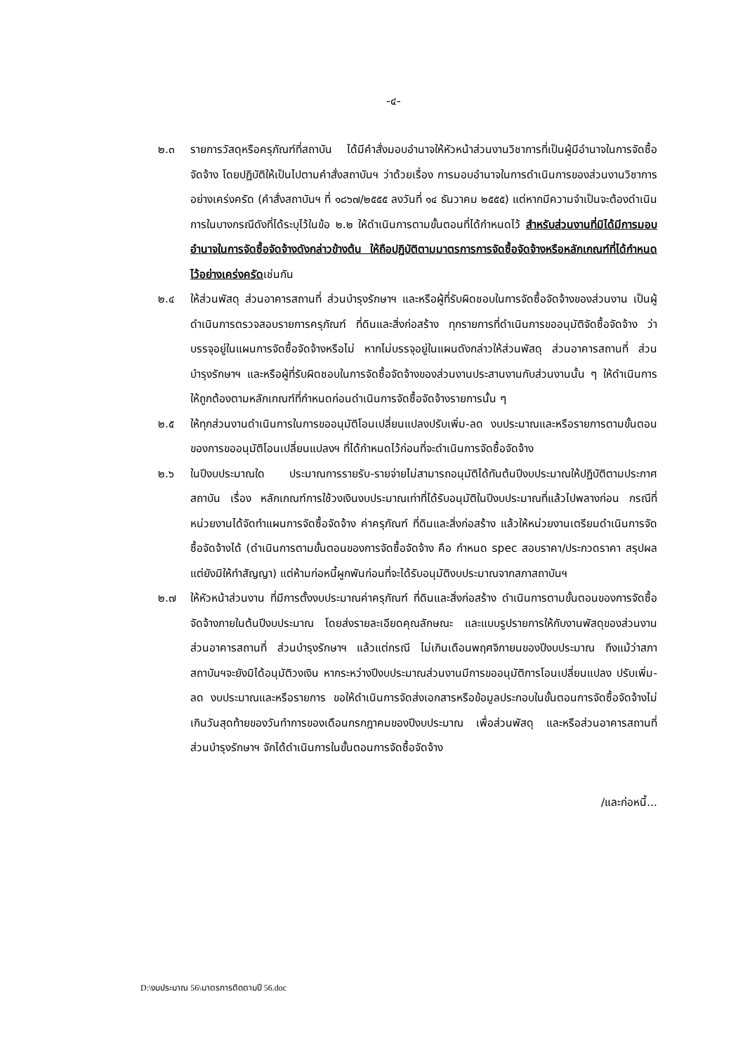-๔-
๒.๓ รายการวัสดุหรือครุภัณฑ์ที่สถาบัน ได้มีคำสั่งมอบอำนาจให้หัวหน้าส่วนงานวิชาการที่เป็นผู้มีอำนาจในการจัดซื้อจัดจ้าง โดยปฏิบัติให้เป็นไปตามคำสั่งสถาบันฯ ว่าด้วยเรื่อง การมอบอำนาจในการดำเนินการของส่วนงานวิชาการอย่างเคร่งครัด (คำสั่งสถาบันฯ ที่ ๑๘๖๗/๒๕๕๕ ลงวันที่ ๑๔ ธันวาคม ๒๕๕๕) แต่หากมีความจำเป็นจะต้องดำเนินการในบางกรณีดังที่ได้ระบุไว้ในข้อ ๒.๒ ให้ดำเนินการตามขั้นตอนที่ได้กำหนดไว้ สำหรับส่วนงานที่มิได้มีการมอบอำนาจในการจัดซื้อจัดจ้างดังกล่าวข้างต้น ให้ถือปฏิบัติตามมาตรการการจัดซื้อจัดจ้างหรือหลักเกณฑ์ที่ได้กำหนดไว้อย่างเคร่งครัดเช่นกัน
๒.๔ ให้ส่วนพัสดุ ส่วนอาคารสถานที่ ส่วนบำรุงรักษาฯ และหรือผู้ที่รับผิดชอบในการจัดซื้อจัดจ้างของส่วนงาน เป็นผู้ดำเนินการตรวจสอบรายการครุภัณฑ์ ที่ดินและสิ่งก่อสร้าง ทุกรายการที่ดำเนินการขออนุมัติจัดซื้อจัดจ้าง ว่าบรรจุอยู่ในแผนการจัดซื้อจัดจ้างหรือไม่ หากไม่บรรจุอยู่ในแผนดังกล่าวให้ส่วนพัสดุ ส่วนอาคารสถานที่ ส่วนบำรุงรักษาฯ และหรือผู้ที่รับผิดชอบในการจัดซื้อจัดจ้างของส่วนงานประสานงานกับส่วนงานนั้น ๆ ให้ดำเนินการให้ถูกต้องตามหลักเกณฑ์ที่กำหนดก่อนดำเนินการจัดซื้อจัดจ้างรายการนั้น ๆ
๒.๕ ให้ทุกส่วนงานดำเนินการในการขออนุมัติโอนเปลี่ยนแปลงปรับเพิ่ม-ลด งบประมาณและหรือรายการตามขั้นตอนของการขออนุมัติโอนเปลี่ยนแปลงฯ ที่ได้กำหนดไว้ก่อนที่จะดำเนินการจัดซื้อจัดจ้าง
๒.๖ ในปีงบประมาณใด ประมาณการรายรับ-รายจ่ายไม่สามารถอนุมัติได้ทันต้นปีงบประมาณให้ปฏิบัติตามประกาศสถาบัน เรื่อง หลักเกณฑ์การใช้วงเงินงบประมาณเท่าที่ได้รับอนุมัติในปีงบประมาณที่แล้วไปพลางก่อน กรณีที่หน่วยงานได้จัดทำแผนการจัดซื้อจัดจ้าง ค่าครุภัณฑ์ ที่ดินและสิ่งก่อสร้าง แล้วให้หน่วยงานเตรียมดำเนินการจัดซื้อจัดจ้างได้ (ดำเนินการตามขั้นตอนของการจัดซื้อจัดจ้าง คือ กำหนด spec สอบราคา/ประกวดราคา สรุปผล แต่ยังมิให้ทำสัญญา) แต่ห้ามก่อหนี้ผูกพันก่อนที่จะได้รับอนุมัติงบประมาณจากสภาสถาบันฯ
๒.๗ ให้หัวหน้าส่วนงาน ที่มีการตั้งงบประมาณค่าครุภัณฑ์ ที่ดินและสิ่งก่อสร้าง ดำเนินการตามขั้นตอนของการจัดซื้อจัดจ้างภายในต้นปีงบประมาณ โดยส่งรายละเอียดคุณลักษณะ และแบบรูปรายการให้กับงานพัสดุของส่วนงาน ส่วนอาคารสถานที่ ส่วนบำรุงรักษาฯ แล้วแต่กรณี ไม่เกินเดือนพฤศจิกายนของปีงบประมาณ ถึงแม้ว่าสภาสถาบันฯจะยังมิได้อนุมัติวงเงิน หากระหว่างปีงบประมาณส่วนงานมีการขออนุมัติการโอนเปลี่ยนแปลง ปรับเพิ่ม-ลด งบประมาณและหรือรายการ ขอให้ดำเนินการจัดส่งเอกสารหรือข้อมูลประกอบในขั้นตอนการจัดซื้อจัดจ้างไม่เกินวันสุดท้ายของวันทำการของเดือนกรกฎาคมของปีงบประมาณ เพื่อส่วนพัสดุ และหรือส่วนอาคารสถานที่ ส่วนบำรุงรักษาฯ จักได้ดำเนินการในขั้นตอนการจัดซื้อจัดจ้าง
/และก่อหนี้...
D:\งบประมาณ 56\มาตรการติดตามปี 56.doc